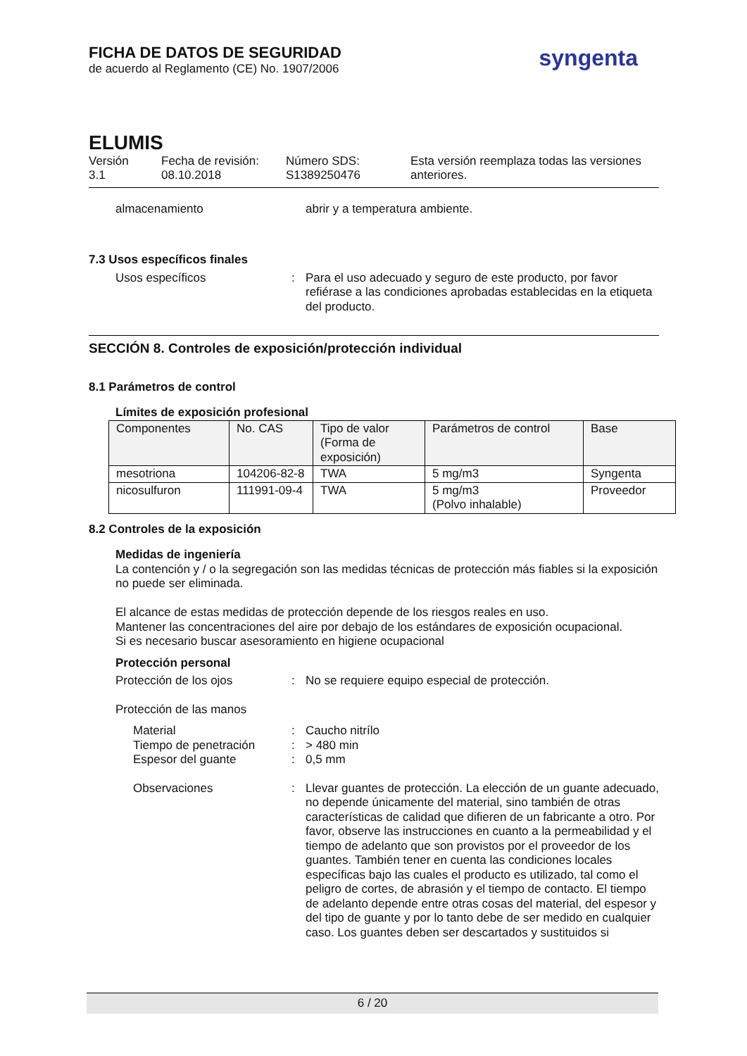FICHA DE DATOS DE SEGURIDAD
de acuerdo al Reglamento (CE) No. 1907/2006
syngenta
ELUMIS
Versión
3.1
Fecha de revisión:
08.10.2018
Número SDS:
S1389250476
Esta versión reemplaza todas las versiones anteriores.
almacenamiento
abrir y a temperatura ambiente.
7.3 Usos específicos finales
Usos específicos
:
Para el uso adecuado y seguro de este producto, por favor refiérase a las condiciones aprobadas establecidas en la etiqueta del producto.
SECCIÓN 8. Controles de exposición/protección individual
8.1 Parámetros de control
Límites de exposición profesional
| Componentes | No. CAS | Tipo de valor (Forma de exposición) | Parámetros de control | Base |
| --- | --- | --- | --- | --- |
| mesotriona | 104206-82-8 | TWA | 5 mg/m3 | Syngenta |
| nicosulfuron | 111991-09-4 | TWA | 5 mg/m3 (Polvo inhalable) | Proveedor |
8.2 Controles de la exposición
Medidas de ingeniería
La contención y / o la segregación son las medidas técnicas de protección más fiables si la exposición no puede ser eliminada.
El alcance de estas medidas de protección depende de los riesgos reales en uso.
Mantener las concentraciones del aire por debajo de los estándares de exposición ocupacional.
Si es necesario buscar asesoramiento en higiene ocupacional
Protección personal
Protección de los ojos
:
No se requiere equipo especial de protección.
Protección de las manos
Material
Tiempo de penetración
Espesor del guante
:
:
:
Caucho nitrílo
> 480 min
0,5 mm
Observaciones
:
Llevar guantes de protección. La elección de un guante adecuado, no depende únicamente del material, sino también de otras características de calidad que difieren de un fabricante a otro. Por favor, observe las instrucciones en cuanto a la permeabilidad y el tiempo de adelanto que son provistos por el proveedor de los guantes. También tener en cuenta las condiciones locales específicas bajo las cuales el producto es utilizado, tal como el peligro de cortes, de abrasión y el tiempo de contacto. El tiempo de adelanto depende entre otras cosas del material, del espesor y del tipo de guante y por lo tanto debe de ser medido en cualquier caso. Los guantes deben ser descartados y sustituidos si
6 / 20